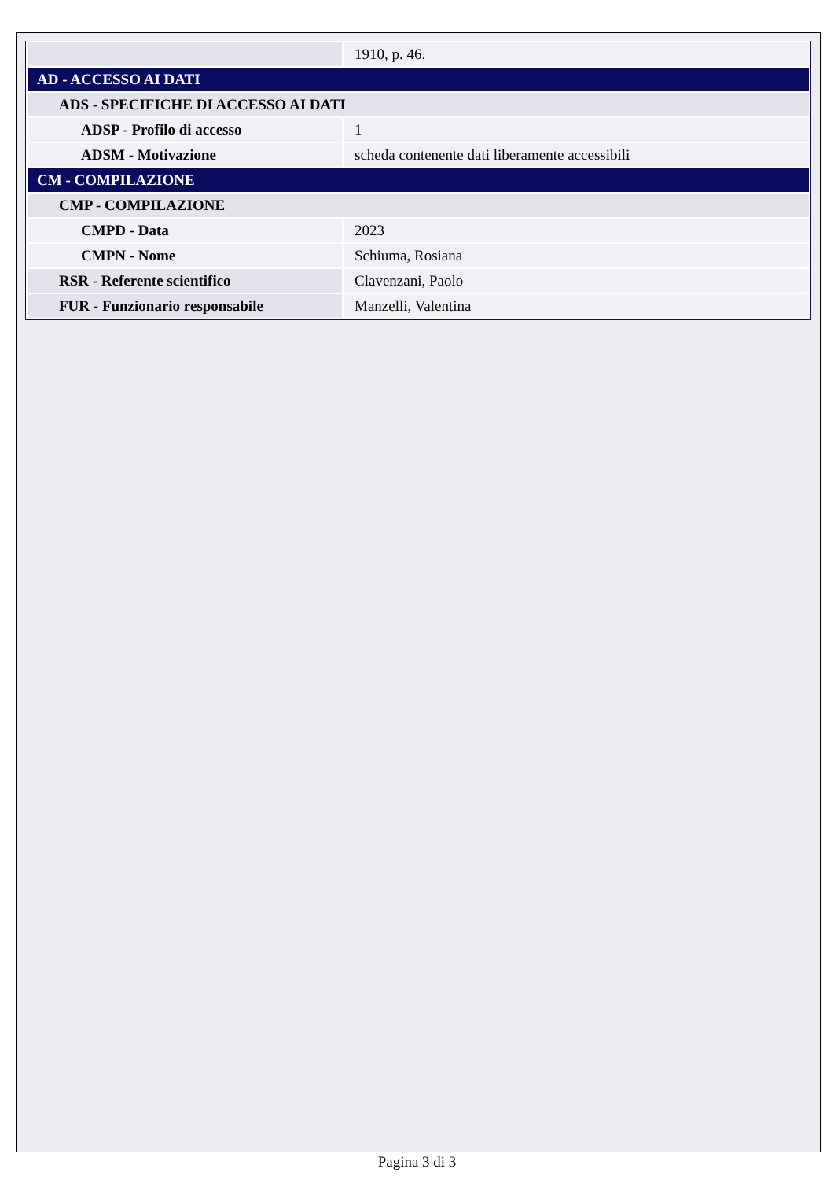| | 1910, p. 46. |
| AD - ACCESSO AI DATI | |
| ADS - SPECIFICHE DI ACCESSO AI DATI | |
| ADSP - Profilo di accesso | 1 |
| ADSM - Motivazione | scheda contenente dati liberamente accessibili |
| CM - COMPILAZIONE | |
| CMP - COMPILAZIONE | |
| CMPD - Data | 2023 |
| CMPN - Nome | Schiuma, Rosiana |
| RSR - Referente scientifico | Clavenzani, Paolo |
| FUR - Funzionario responsabile | Manzelli, Valentina |
Pagina 3 di 3